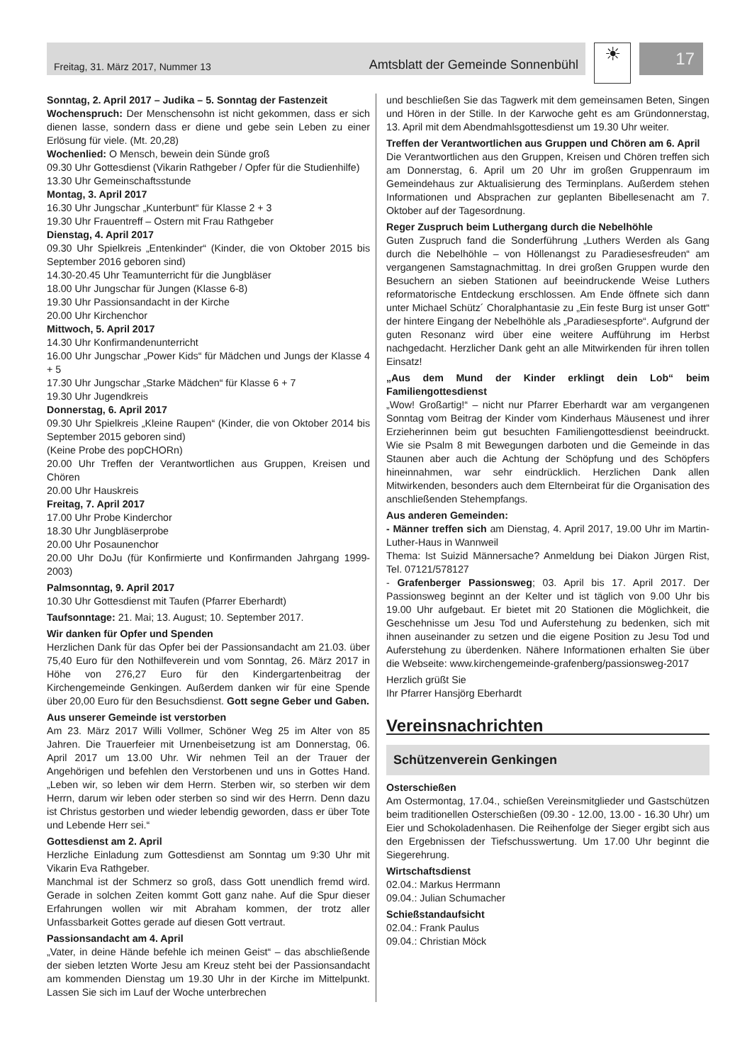Freitag, 31. März 2017, Nummer 13 Amtsblatt der Gemeinde Sonnenbühl
☀
17
Sonntag, 2. April 2017 – Judika – 5. Sonntag der Fastenzeit
Wochenspruch: Der Menschensohn ist nicht gekommen, dass er sich dienen lasse, sondern dass er diene und gebe sein Leben zu einer Erlösung für viele. (Mt. 20,28)
Wochenlied: O Mensch, bewein dein Sünde groß
09.30 Uhr Gottesdienst (Vikarin Rathgeber / Opfer für die Studienhilfe)
13.30 Uhr Gemeinschaftsstunde
Montag, 3. April 2017
16.30 Uhr Jungschar „Kunterbunt“ für Klasse 2 + 3
19.30 Uhr Frauentreff – Ostern mit Frau Rathgeber
Dienstag, 4. April 2017
09.30 Uhr Spielkreis „Entenkinder“ (Kinder, die von Oktober 2015 bis September 2016 geboren sind)
14.30-20.45 Uhr Teamunterricht für die Jungbläser
18.00 Uhr Jungschar für Jungen (Klasse 6-8)
19.30 Uhr Passionsandacht in der Kirche
20.00 Uhr Kirchenchor
Mittwoch, 5. April 2017
14.30 Uhr Konfirmandenunterricht
16.00 Uhr Jungschar „Power Kids“ für Mädchen und Jungs der Klasse 4 + 5
17.30 Uhr Jungschar „Starke Mädchen“ für Klasse 6 + 7
19.30 Uhr Jugendkreis
Donnerstag, 6. April 2017
09.30 Uhr Spielkreis „Kleine Raupen“ (Kinder, die von Oktober 2014 bis September 2015 geboren sind)
(Keine Probe des popCHORn)
20.00 Uhr Treffen der Verantwortlichen aus Gruppen, Kreisen und Chören
20.00 Uhr Hauskreis
Freitag, 7. April 2017
17.00 Uhr Probe Kinderchor
18.30 Uhr Jungbläserprobe
20.00 Uhr Posaunenchor
20.00 Uhr DoJu (für Konfirmierte und Konfirmanden Jahrgang 1999-2003)
Palmsonntag, 9. April 2017
10.30 Uhr Gottesdienst mit Taufen (Pfarrer Eberhardt)
Taufsonntage: 21. Mai; 13. August; 10. September 2017.
Wir danken für Opfer und Spenden
Herzlichen Dank für das Opfer bei der Passionsandacht am 21.03. über 75,40 Euro für den Nothilfeverein und vom Sonntag, 26. März 2017 in Höhe von 276,27 Euro für den Kindergartenbeitrag der Kirchengemeinde Genkingen. Außerdem danken wir für eine Spende über 20,00 Euro für den Besuchsdienst. Gott segne Geber und Gaben.
Aus unserer Gemeinde ist verstorben
Am 23. März 2017 Willi Vollmer, Schöner Weg 25 im Alter von 85 Jahren. Die Trauerfeier mit Urnenbeisetzung ist am Donnerstag, 06. April 2017 um 13.00 Uhr. Wir nehmen Teil an der Trauer der Angehörigen und befehlen den Verstorbenen und uns in Gottes Hand. „Leben wir, so leben wir dem Herrn. Sterben wir, so sterben wir dem Herrn, darum wir leben oder sterben so sind wir des Herrn. Denn dazu ist Christus gestorben und wieder lebendig geworden, dass er über Tote und Lebende Herr sei.“
Gottesdienst am 2. April
Herzliche Einladung zum Gottesdienst am Sonntag um 9:30 Uhr mit Vikarin Eva Rathgeber.
Manchmal ist der Schmerz so groß, dass Gott unendlich fremd wird. Gerade in solchen Zeiten kommt Gott ganz nahe. Auf die Spur dieser Erfahrungen wollen wir mit Abraham kommen, der trotz aller Unfassbarkeit Gottes gerade auf diesen Gott vertraut.
Passionsandacht am 4. April
„Vater, in deine Hände befehle ich meinen Geist“ – das abschließende der sieben letzten Worte Jesu am Kreuz steht bei der Passionsandacht am kommenden Dienstag um 19.30 Uhr in der Kirche im Mittelpunkt. Lassen Sie sich im Lauf der Woche unterbrechen
und beschließen Sie das Tagwerk mit dem gemeinsamen Beten, Singen und Hören in der Stille. In der Karwoche geht es am Gründonnerstag, 13. April mit dem Abendmahlsgottesdienst um 19.30 Uhr weiter.
Treffen der Verantwortlichen aus Gruppen und Chören am 6. April
Die Verantwortlichen aus den Gruppen, Kreisen und Chören treffen sich am Donnerstag, 6. April um 20 Uhr im großen Gruppenraum im Gemeindehaus zur Aktualisierung des Terminplans. Außerdem stehen Informationen und Absprachen zur geplanten Bibellesenacht am 7. Oktober auf der Tagesordnung.
Reger Zuspruch beim Luthergang durch die Nebelhöhle
Guten Zuspruch fand die Sonderführung „Luthers Werden als Gang durch die Nebelhöhle – von Höllenangst zu Paradiesesfreuden“ am vergangenen Samstagnachmittag. In drei großen Gruppen wurde den Besuchern an sieben Stationen auf beeindruckende Weise Luthers reformatorische Entdeckung erschlossen. Am Ende öffnete sich dann unter Michael Schütz´ Choralphantasie zu „Ein feste Burg ist unser Gott“ der hintere Eingang der Nebelhöhle als „Paradiesespforte“. Aufgrund der guten Resonanz wird über eine weitere Aufführung im Herbst nachgedacht. Herzlicher Dank geht an alle Mitwirkenden für ihren tollen Einsatz!
„Aus dem Mund der Kinder erklingt dein Lob“ beim Familiengottesdienst
„Wow! Großartig!“ – nicht nur Pfarrer Eberhardt war am vergangenen Sonntag vom Beitrag der Kinder vom Kinderhaus Mäusenest und ihrer Erzieherinnen beim gut besuchten Familiengottesdienst beeindruckt. Wie sie Psalm 8 mit Bewegungen darboten und die Gemeinde in das Staunen aber auch die Achtung der Schöpfung und des Schöpfers hineinnahmen, war sehr eindrücklich. Herzlichen Dank allen Mitwirkenden, besonders auch dem Elternbeirat für die Organisation des anschließenden Stehempfangs.
Aus anderen Gemeinden:
- Männer treffen sich am Dienstag, 4. April 2017, 19.00 Uhr im Martin-Luther-Haus in Wannweil
Thema: Ist Suizid Männersache? Anmeldung bei Diakon Jürgen Rist, Tel. 07121/578127
- Grafenberger Passionsweg; 03. April bis 17. April 2017. Der Passionsweg beginnt an der Kelter und ist täglich von 9.00 Uhr bis 19.00 Uhr aufgebaut. Er bietet mit 20 Stationen die Möglichkeit, die Geschehnisse um Jesu Tod und Auferstehung zu bedenken, sich mit ihnen auseinander zu setzen und die eigene Position zu Jesu Tod und Auferstehung zu überdenken. Nähere Informationen erhalten Sie über die Webseite: www.kirchengemeinde-grafenberg/passionsweg-2017
Herzlich grüßt Sie
Ihr Pfarrer Hansjörg Eberhardt
Vereinsnachrichten
Schützenverein Genkingen
Osterschießen
Am Ostermontag, 17.04., schießen Vereinsmitglieder und Gastschützen beim traditionellen Osterschießen (09.30 - 12.00, 13.00 - 16.30 Uhr) um Eier und Schokoladenhasen. Die Reihenfolge der Sieger ergibt sich aus den Ergebnissen der Tiefschusswertung. Um 17.00 Uhr beginnt die Siegerehrung.
Wirtschaftsdienst
02.04.: Markus Herrmann
09.04.: Julian Schumacher
Schießstandaufsicht
02.04.: Frank Paulus
09.04.: Christian Möck